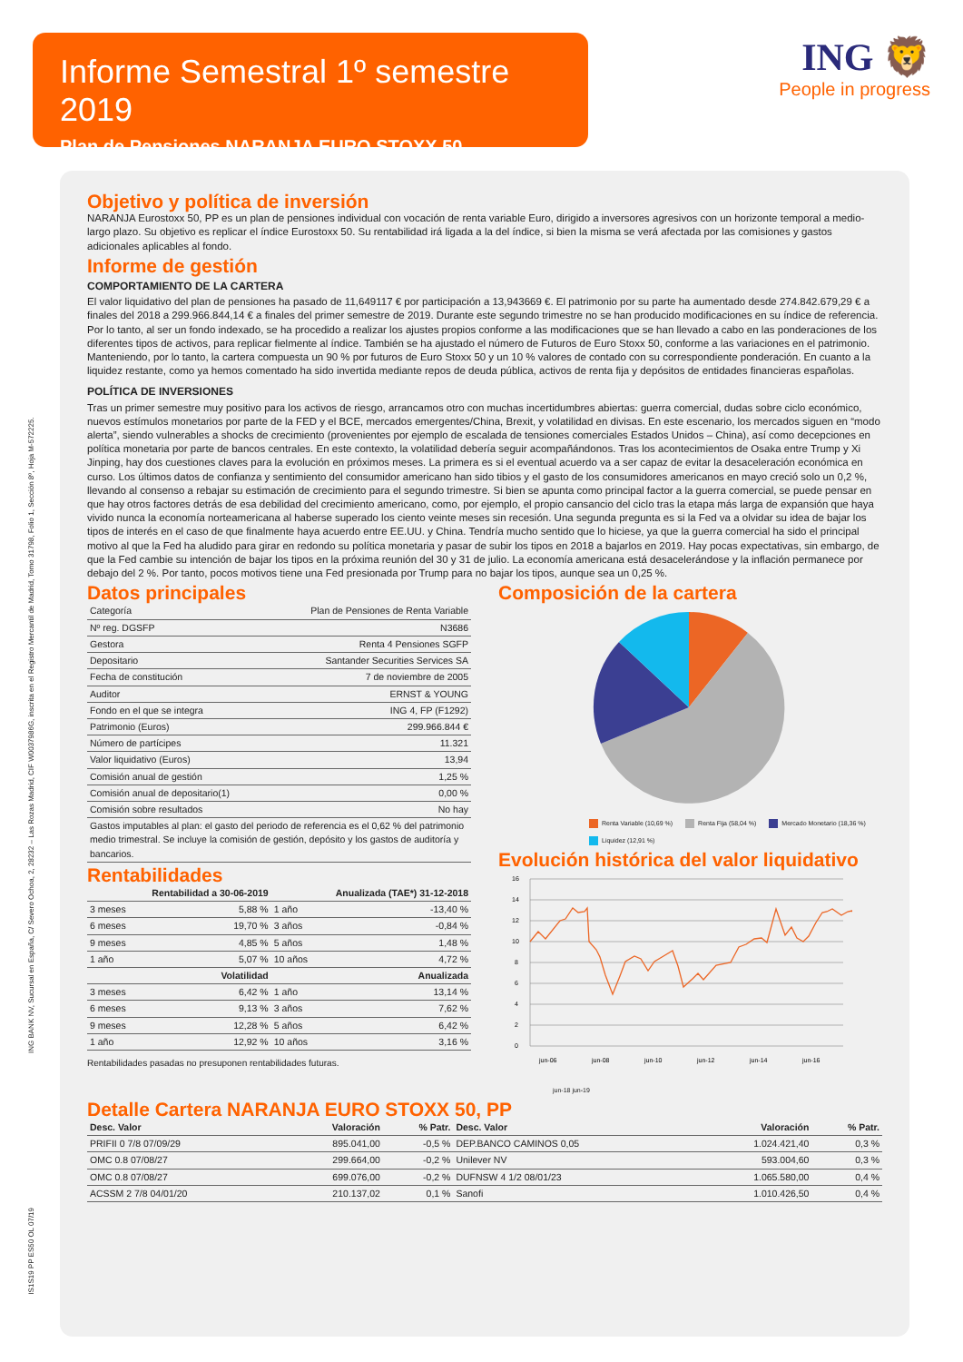Informe Semestral 1º semestre 2019
Plan de Pensiones NARANJA EURO STOXX 50
ING 🦁
People in progress
ING BANK NV, Sucursal en España, C/ Severo Ochoa, 2, 28232 – Las Rozas Madrid, CIF W0037986G, inscrita en el Registro Mercantil de Madrid, Tomo 31798, Folio 1, Sección 8º, Hoja M-572225.
IS1S19 PP ES50 OL 07/19
Objetivo y política de inversión
NARANJA Eurostoxx 50, PP es un plan de pensiones individual con vocación de renta variable Euro, dirigido a inversores agresivos con un horizonte temporal a medio-largo plazo. Su objetivo es replicar el índice Eurostoxx 50. Su rentabilidad irá ligada a la del índice, si bien la misma se verá afectada por las comisiones y gastos adicionales aplicables al fondo.
Informe de gestión
COMPORTAMIENTO DE LA CARTERA
El valor liquidativo del plan de pensiones ha pasado de 11,649117 € por participación a 13,943669 €. El patrimonio por su parte ha aumentado desde 274.842.679,29 € a finales del 2018 a 299.966.844,14 € a finales del primer semestre de 2019. Durante este segundo trimestre no se han producido modificaciones en su índice de referencia. Por lo tanto, al ser un fondo indexado, se ha procedido a realizar los ajustes propios conforme a las modificaciones que se han llevado a cabo en las ponderaciones de los diferentes tipos de activos, para replicar fielmente al índice. También se ha ajustado el número de Futuros de Euro Stoxx 50, conforme a las variaciones en el patrimonio. Manteniendo, por lo tanto, la cartera compuesta un 90 % por futuros de Euro Stoxx 50 y un 10 % valores de contado con su correspondiente ponderación. En cuanto a la liquidez restante, como ya hemos comentado ha sido invertida mediante repos de deuda pública, activos de renta fija y depósitos de entidades financieras españolas.
POLÍTICA DE INVERSIONES
Tras un primer semestre muy positivo para los activos de riesgo, arrancamos otro con muchas incertidumbres abiertas: guerra comercial, dudas sobre ciclo económico, nuevos estímulos monetarios por parte de la FED y el BCE, mercados emergentes/China, Brexit, y volatilidad en divisas. En este escenario, los mercados siguen en “modo alerta”, siendo vulnerables a shocks de crecimiento (provenientes por ejemplo de escalada de tensiones comerciales Estados Unidos – China), así como decepciones en política monetaria por parte de bancos centrales. En este contexto, la volatilidad debería seguir acompañándonos. Tras los acontecimientos de Osaka entre Trump y Xi Jinping, hay dos cuestiones claves para la evolución en próximos meses. La primera es si el eventual acuerdo va a ser capaz de evitar la desaceleración económica en curso. Los últimos datos de confianza y sentimiento del consumidor americano han sido tibios y el gasto de los consumidores americanos en mayo creció solo un 0,2 %, llevando al consenso a rebajar su estimación de crecimiento para el segundo trimestre. Si bien se apunta como principal factor a la guerra comercial, se puede pensar en que hay otros factores detrás de esa debilidad del crecimiento americano, como, por ejemplo, el propio cansancio del ciclo tras la etapa más larga de expansión que haya vivido nunca la economía norteamericana al haberse superado los ciento veinte meses sin recesión. Una segunda pregunta es si la Fed va a olvidar su idea de bajar los tipos de interés en el caso de que finalmente haya acuerdo entre EE.UU. y China. Tendría mucho sentido que lo hiciese, ya que la guerra comercial ha sido el principal motivo al que la Fed ha aludido para girar en redondo su política monetaria y pasar de subir los tipos en 2018 a bajarlos en 2019. Hay pocas expectativas, sin embargo, de que la Fed cambie su intención de bajar los tipos en la próxima reunión del 30 y 31 de julio. La economía americana está desacelerándose y la inflación permanece por debajo del 2 %. Por tanto, pocos motivos tiene una Fed presionada por Trump para no bajar los tipos, aunque sea un 0,25 %.
Datos principales
| Categoría | Plan de Pensiones de Renta Variable |
| Nº reg. DGSFP | N3686 |
| Gestora | Renta 4 Pensiones SGFP |
| Depositario | Santander Securities Services SA |
| Fecha de constitución | 7 de noviembre de 2005 |
| Auditor | ERNST & YOUNG |
| Fondo en el que se integra | ING 4, FP (F1292) |
| Patrimonio (Euros) | 299.966.844 € |
| Número de partícipes | 11.321 |
| Valor liquidativo (Euros) | 13,94 |
| Comisión anual de gestión | 1,25 % |
| Comisión anual de depositario(1) | 0,00 % |
| Comisión sobre resultados | No hay |
| Gastos imputables al plan: el gasto del periodo de referencia es el 0,62 % del patrimonio medio trimestral. Se incluye la comisión de gestión, depósito y los gastos de auditoría y bancarios. | |
Rentabilidades
| | Rentabilidad a 30-06-2019 | | Anualizada (TAE*) 31-12-2018 |
| --- | --- | --- | --- |
| 3 meses | 5,88 % | 1 año | -13,40 % |
| 6 meses | 19,70 % | 3 años | -0,84 % |
| 9 meses | 4,85 % | 5 años | 1,48 % |
| 1 año | 5,07 % | 10 años | 4,72 % |
| | Volatilidad | | Anualizada |
| 3 meses | 6,42 % | 1 año | 13,14 % |
| 6 meses | 9,13 % | 3 años | 7,62 % |
| 9 meses | 12,28 % | 5 años | 6,42 % |
| 1 año | 12,92 % | 10 años | 3,16 % |
Rentabilidades pasadas no presuponen rentabilidades futuras.
Composición de la cartera
Renta Variable (10,69 %) Renta Fija (58,04 %) Mercado Monetario (18,36 %) Liquidez (12,91 %)
Evolución histórica del valor liquidativo
16
14
12
10
8
6
4
2
0
jun-06
jun-08
jun-10
jun-12
jun-14
jun-16
jun-18 jun-19
Detalle Cartera NARANJA EURO STOXX 50, PP
| Desc. Valor | Valoración | % Patr. | Desc. Valor | Valoración | % Patr. |
| --- | --- | --- | --- | --- | --- |
| PRIFII 0 7/8 07/09/29 | 895.041,00 | -0,5 % | DEP.BANCO CAMINOS 0,05 | 1.024.421,40 | 0,3 % |
| OMC 0.8 07/08/27 | 299.664,00 | -0,2 % | Unilever NV | 593.004,60 | 0,3 % |
| OMC 0.8 07/08/27 | 699.076,00 | -0,2 % | DUFNSW 4 1/2 08/01/23 | 1.065.580,00 | 0,4 % |
| ACSSM 2 7/8 04/01/20 | 210.137,02 | 0,1 % | Sanofi | 1.010.426,50 | 0,4 % |